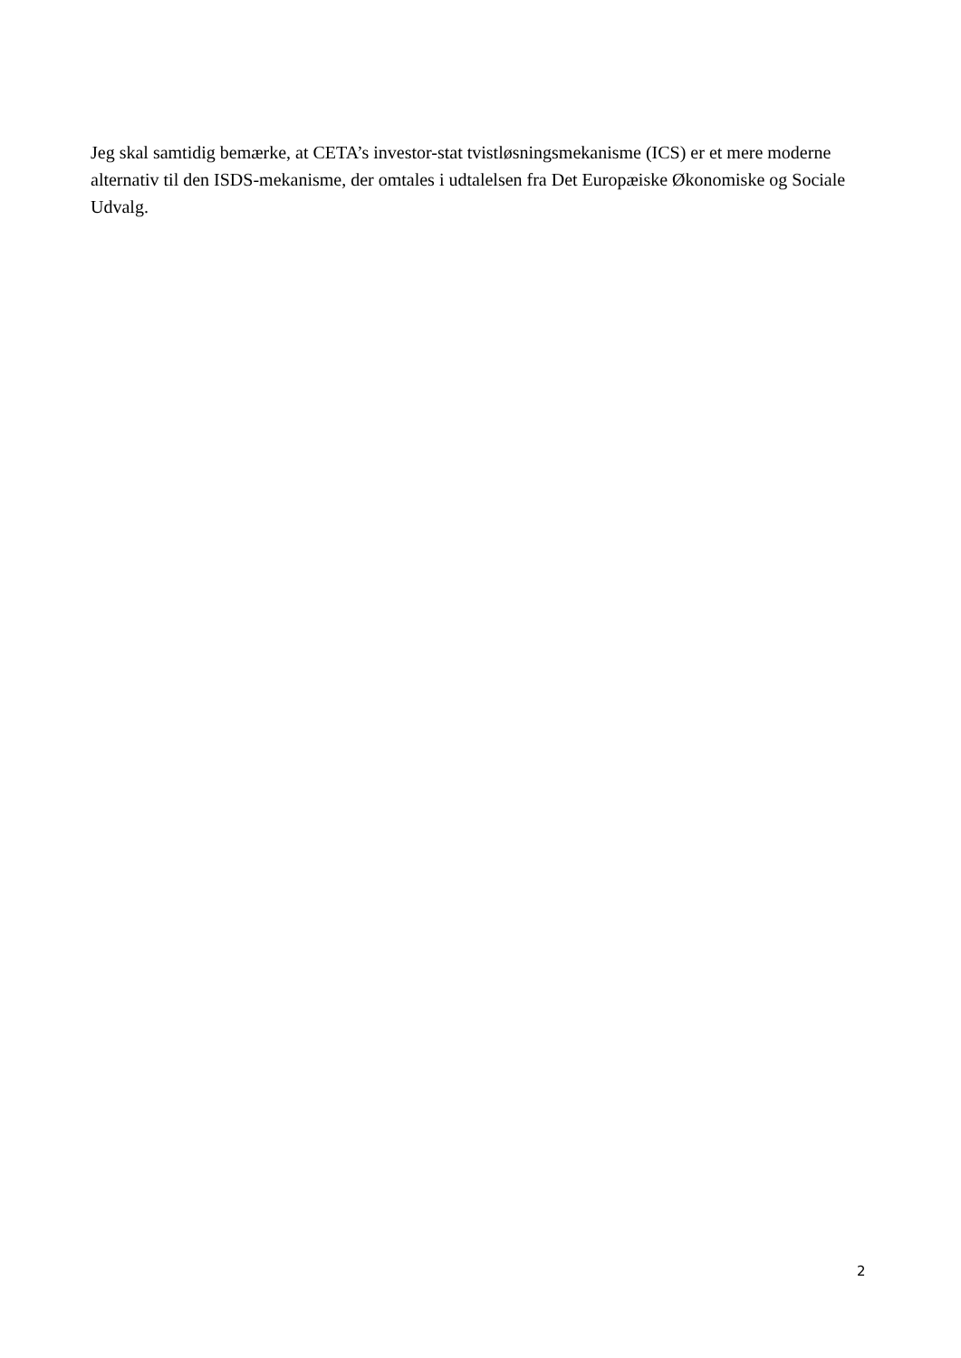Jeg skal samtidig bemærke, at CETA’s investor-stat tvistløsningsmekanisme (ICS) er et mere moderne alternativ til den ISDS-mekanisme, der omtales i udtalelsen fra Det Europæiske Økonomiske og Sociale Udvalg.
2